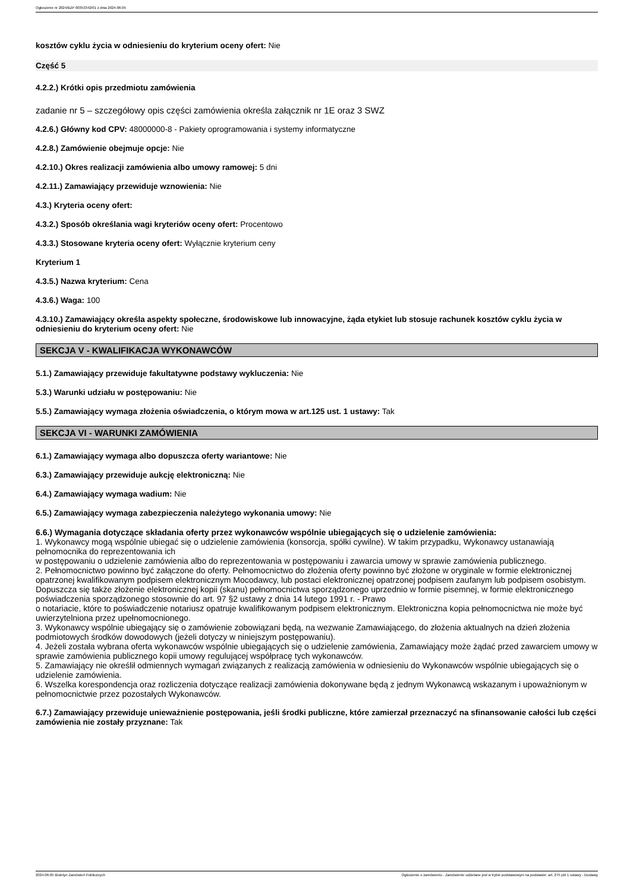Ogłoszenie nr 2024/BZP 00353342/01 z dnia 2024-06-05
kosztów cyklu życia w odniesieniu do kryterium oceny ofert: Nie
Część 5
4.2.2.) Krótki opis przedmiotu zamówienia
zadanie nr 5 – szczegółowy opis części zamówienia określa załącznik nr 1E oraz 3 SWZ
4.2.6.) Główny kod CPV: 48000000-8 - Pakiety oprogramowania i systemy informatyczne
4.2.8.) Zamówienie obejmuje opcje: Nie
4.2.10.) Okres realizacji zamówienia albo umowy ramowej: 5 dni
4.2.11.) Zamawiający przewiduje wznowienia: Nie
4.3.) Kryteria oceny ofert:
4.3.2.) Sposób określania wagi kryteriów oceny ofert: Procentowo
4.3.3.) Stosowane kryteria oceny ofert: Wyłącznie kryterium ceny
Kryterium 1
4.3.5.) Nazwa kryterium: Cena
4.3.6.) Waga: 100
4.3.10.) Zamawiający określa aspekty społeczne, środowiskowe lub innowacyjne, żąda etykiet lub stosuje rachunek kosztów cyklu życia w odniesieniu do kryterium oceny ofert: Nie
SEKCJA V - KWALIFIKACJA WYKONAWCÓW
5.1.) Zamawiający przewiduje fakultatywne podstawy wykluczenia: Nie
5.3.) Warunki udziału w postępowaniu: Nie
5.5.) Zamawiający wymaga złożenia oświadczenia, o którym mowa w art.125 ust. 1 ustawy: Tak
SEKCJA VI - WARUNKI ZAMÓWIENIA
6.1.) Zamawiający wymaga albo dopuszcza oferty wariantowe: Nie
6.3.) Zamawiający przewiduje aukcję elektroniczną: Nie
6.4.) Zamawiający wymaga wadium: Nie
6.5.) Zamawiający wymaga zabezpieczenia należytego wykonania umowy: Nie
6.6.) Wymagania dotyczące składania oferty przez wykonawców wspólnie ubiegających się o udzielenie zamówienia:
1. Wykonawcy mogą wspólnie ubiegać się o udzielenie zamówienia (konsorcja, spółki cywilne). W takim przypadku, Wykonawcy ustanawiają pełnomocnika do reprezentowania ich
w postępowaniu o udzielenie zamówienia albo do reprezentowania w postępowaniu i zawarcia umowy w sprawie zamówienia publicznego.
2. Pełnomocnictwo powinno być załączone do oferty. Pełnomocnictwo do złożenia oferty powinno być złożone w oryginale w formie elektronicznej opatrzonej kwalifikowanym podpisem elektronicznym Mocodawcy, lub postaci elektronicznej opatrzonej podpisem zaufanym lub podpisem osobistym. Dopuszcza się także złożenie elektronicznej kopii (skanu) pełnomocnictwa sporządzonego uprzednio w formie pisemnej, w formie elektronicznego poświadczenia sporządzonego stosownie do art. 97 §2 ustawy z dnia 14 lutego 1991 r. - Prawo
o notariacie, które to poświadczenie notariusz opatruje kwalifikowanym podpisem elektronicznym. Elektroniczna kopia pełnomocnictwa nie może być uwierzytelniona przez upełnomocnionego.
3. Wykonawcy wspólnie ubiegający się o zamówienie zobowiązani będą, na wezwanie Zamawiającego, do złożenia aktualnych na dzień złożenia podmiotowych środków dowodowych (jeżeli dotyczy w niniejszym postępowaniu).
4. Jeżeli została wybrana oferta wykonawców wspólnie ubiegających się o udzielenie zamówienia, Zamawiający może żądać przed zawarciem umowy w sprawie zamówienia publicznego kopii umowy regulującej współpracę tych wykonawców.
5. Zamawiający nie określił odmiennych wymagań związanych z realizacją zamówienia w odniesieniu do Wykonawców wspólnie ubiegających się o udzielenie zamówienia.
6. Wszelka korespondencja oraz rozliczenia dotyczące realizacji zamówienia dokonywane będą z jednym Wykonawcą wskazanym i upoważnionym w pełnomocnictwie przez pozostałych Wykonawców.
6.7.) Zamawiający przewiduje unieważnienie postępowania, jeśli środki publiczne, które zamierzał przeznaczyć na sfinansowanie całości lub części zamówienia nie zostały przyznane: Tak
2024-06-05 Biuletyn Zamówień Publicznych Ogłoszenie o zamówieniu - Zamówienie udzielane jest w trybie podstawowym na podstawie: art. 275 pkt 1 ustawy - Dostawy